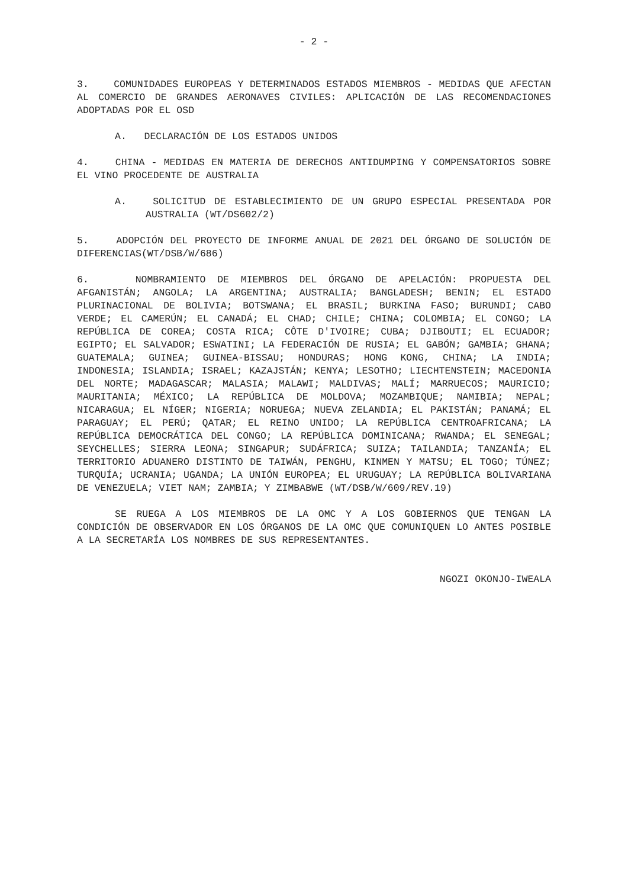- 2 -
3. COMUNIDADES EUROPEAS Y DETERMINADOS ESTADOS MIEMBROS - MEDIDAS QUE AFECTAN AL COMERCIO DE GRANDES AERONAVES CIVILES: APLICACIÓN DE LAS RECOMENDACIONES ADOPTADAS POR EL OSD
A. DECLARACIÓN DE LOS ESTADOS UNIDOS
4. CHINA - MEDIDAS EN MATERIA DE DERECHOS ANTIDUMPING Y COMPENSATORIOS SOBRE EL VINO PROCEDENTE DE AUSTRALIA
A. SOLICITUD DE ESTABLECIMIENTO DE UN GRUPO ESPECIAL PRESENTADA POR AUSTRALIA (WT/DS602/2)
5. ADOPCIÓN DEL PROYECTO DE INFORME ANUAL DE 2021 DEL ÓRGANO DE SOLUCIÓN DE DIFERENCIAS(WT/DSB/W/686)
6. NOMBRAMIENTO DE MIEMBROS DEL ÓRGANO DE APELACIÓN: PROPUESTA DEL AFGANISTÁN; ANGOLA; LA ARGENTINA; AUSTRALIA; BANGLADESH; BENIN; EL ESTADO PLURINACIONAL DE BOLIVIA; BOTSWANA; EL BRASIL; BURKINA FASO; BURUNDI; CABO VERDE; EL CAMERÚN; EL CANADÁ; EL CHAD; CHILE; CHINA; COLOMBIA; EL CONGO; LA REPÚBLICA DE COREA; COSTA RICA; CÔTE D'IVOIRE; CUBA; DJIBOUTI; EL ECUADOR; EGIPTO; EL SALVADOR; ESWATINI; LA FEDERACIÓN DE RUSIA; EL GABÓN; GAMBIA; GHANA; GUATEMALA; GUINEA; GUINEA-BISSAU; HONDURAS; HONG KONG, CHINA; LA INDIA; INDONESIA; ISLANDIA; ISRAEL; KAZAJSTÁN; KENYA; LESOTHO; LIECHTENSTEIN; MACEDONIA DEL NORTE; MADAGASCAR; MALASIA; MALAWI; MALDIVAS; MALÍ; MARRUECOS; MAURICIO; MAURITANIA; MÉXICO; LA REPÚBLICA DE MOLDOVA; MOZAMBIQUE; NAMIBIA; NEPAL; NICARAGUA; EL NÍGER; NIGERIA; NORUEGA; NUEVA ZELANDIA; EL PAKISTÁN; PANAMÁ; EL PARAGUAY; EL PERÚ; QATAR; EL REINO UNIDO; LA REPÚBLICA CENTROAFRICANA; LA REPÚBLICA DEMOCRÁTICA DEL CONGO; LA REPÚBLICA DOMINICANA; RWANDA; EL SENEGAL; SEYCHELLES; SIERRA LEONA; SINGAPUR; SUDÁFRICA; SUIZA; TAILANDIA; TANZANÍA; EL TERRITORIO ADUANERO DISTINTO DE TAIWÁN, PENGHU, KINMEN Y MATSU; EL TOGO; TÚNEZ; TURQUÍA; UCRANIA; UGANDA; LA UNIÓN EUROPEA; EL URUGUAY; LA REPÚBLICA BOLIVARIANA DE VENEZUELA; VIET NAM; ZAMBIA; Y ZIMBABWE (WT/DSB/W/609/REV.19)
SE RUEGA A LOS MIEMBROS DE LA OMC Y A LOS GOBIERNOS QUE TENGAN LA CONDICIÓN DE OBSERVADOR EN LOS ÓRGANOS DE LA OMC QUE COMUNIQUEN LO ANTES POSIBLE A LA SECRETARÍA LOS NOMBRES DE SUS REPRESENTANTES.
NGOZI OKONJO-IWEALA